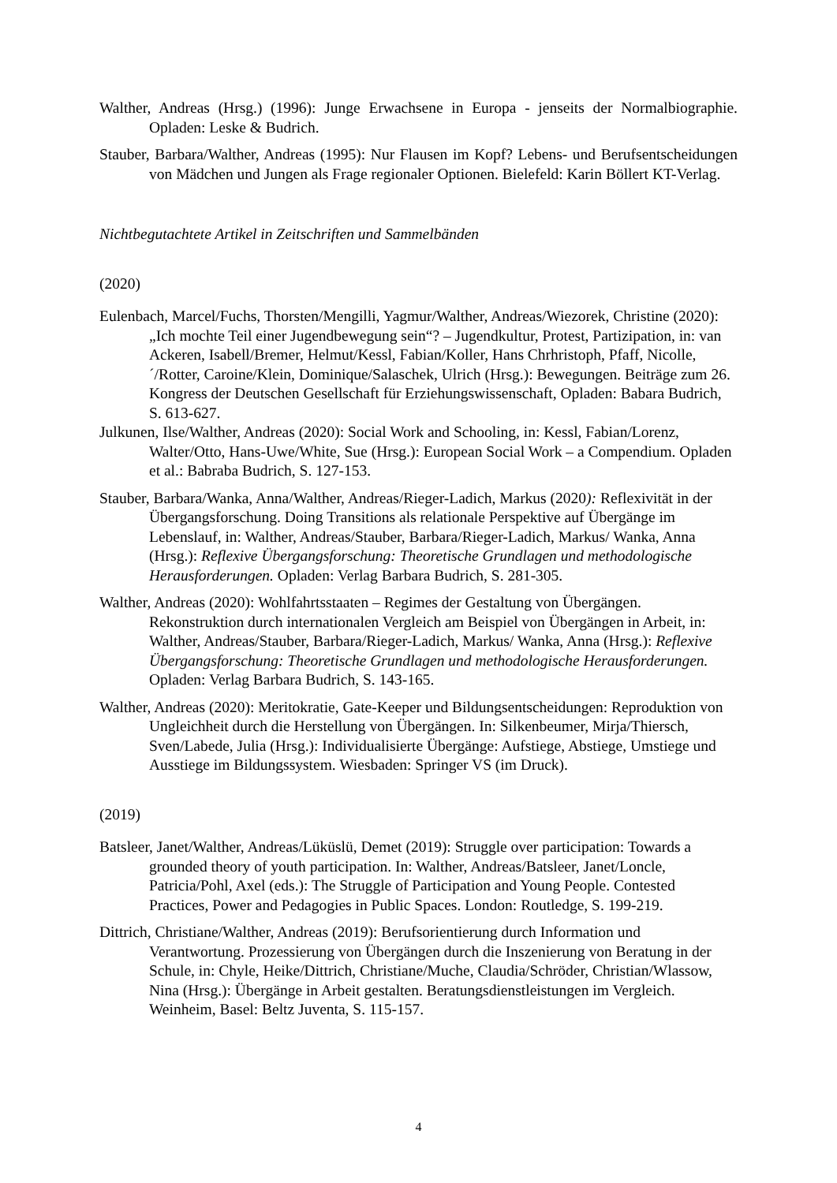Walther, Andreas (Hrsg.) (1996): Junge Erwachsene in Europa - jenseits der Normalbiographie. Opladen: Leske & Budrich.
Stauber, Barbara/Walther, Andreas (1995): Nur Flausen im Kopf? Lebens- und Berufsentscheidungen von Mädchen und Jungen als Frage regionaler Optionen. Bielefeld: Karin Böllert KT-Verlag.
Nichtbegutachtete Artikel in Zeitschriften und Sammelbänden
(2020)
Eulenbach, Marcel/Fuchs, Thorsten/Mengilli, Yagmur/Walther, Andreas/Wiezorek, Christine (2020): „Ich mochte Teil einer Jugendbewegung sein“? – Jugendkultur, Protest, Partizipation, in: van Ackeren, Isabell/Bremer, Helmut/Kessl, Fabian/Koller, Hans Chrhristoph, Pfaff, Nicolle,´/Rotter, Caroine/Klein, Dominique/Salaschek, Ulrich (Hrsg.): Bewegungen. Beiträge zum 26. Kongress der Deutschen Gesellschaft für Erziehungswissenschaft, Opladen: Babara Budrich, S. 613-627.
Julkunen, Ilse/Walther, Andreas (2020): Social Work and Schooling, in: Kessl, Fabian/Lorenz, Walter/Otto, Hans-Uwe/White, Sue (Hrsg.): European Social Work – a Compendium. Opladen et al.: Babraba Budrich, S. 127-153.
Stauber, Barbara/Wanka, Anna/Walther, Andreas/Rieger-Ladich, Markus (2020): Reflexivität in der Übergangsforschung. Doing Transitions als relationale Perspektive auf Übergänge im Lebenslauf, in: Walther, Andreas/Stauber, Barbara/Rieger-Ladich, Markus/ Wanka, Anna (Hrsg.): Reflexive Übergangsforschung: Theoretische Grundlagen und methodologische Herausforderungen. Opladen: Verlag Barbara Budrich, S. 281-305.
Walther, Andreas (2020): Wohlfahrtsstaaten – Regimes der Gestaltung von Übergängen. Rekonstruktion durch internationalen Vergleich am Beispiel von Übergängen in Arbeit, in: Walther, Andreas/Stauber, Barbara/Rieger-Ladich, Markus/ Wanka, Anna (Hrsg.): Reflexive Übergangsforschung: Theoretische Grundlagen und methodologische Herausforderungen. Opladen: Verlag Barbara Budrich, S. 143-165.
Walther, Andreas (2020): Meritokratie, Gate-Keeper und Bildungsentscheidungen: Reproduktion von Ungleichheit durch die Herstellung von Übergängen. In: Silkenbeumer, Mirja/Thiersch, Sven/Labede, Julia (Hrsg.): Individualisierte Übergänge: Aufstiege, Abstiege, Umstiege und Ausstiege im Bildungssystem. Wiesbaden: Springer VS (im Druck).
(2019)
Batsleer, Janet/Walther, Andreas/Lüküslü, Demet (2019): Struggle over participation: Towards a grounded theory of youth participation. In: Walther, Andreas/Batsleer, Janet/Loncle, Patricia/Pohl, Axel (eds.): The Struggle of Participation and Young People. Contested Practices, Power and Pedagogies in Public Spaces. London: Routledge, S. 199-219.
Dittrich, Christiane/Walther, Andreas (2019): Berufsorientierung durch Information und Verantwortung. Prozessierung von Übergängen durch die Inszenierung von Beratung in der Schule, in: Chyle, Heike/Dittrich, Christiane/Muche, Claudia/Schröder, Christian/Wlassow, Nina (Hrsg.): Übergänge in Arbeit gestalten. Beratungsdienstleistungen im Vergleich. Weinheim, Basel: Beltz Juventa, S. 115-157.
4